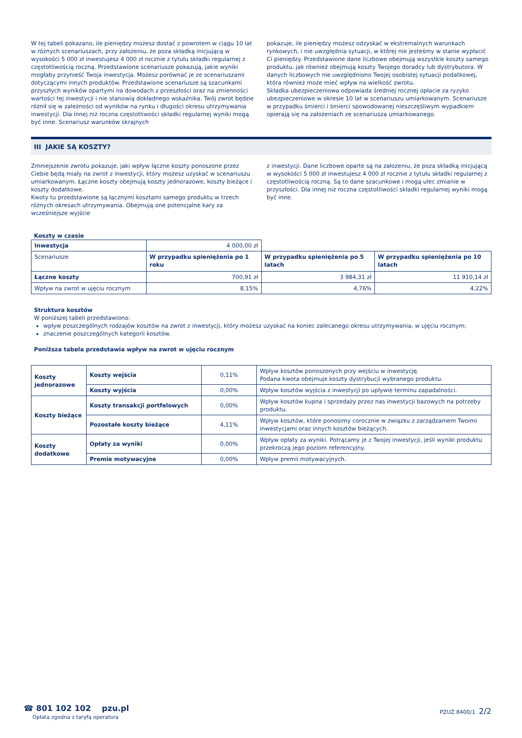W tej tabeli pokazano, ile pieniędzy możesz dostać z powrotem w ciągu 10 lat w różnych scenariuszach, przy założeniu, że poza składką inicjującą w wysokości 5 000 zł inwestujesz 4 000 zł rocznie z tytułu składki regularnej z częstotliwością roczną. Przedstawione scenariusze pokazują, jakie wyniki mogłaby przynieść Twoja inwestycja. Możesz porównać je ze scenariuszami dotyczącymi innych produktów. Przedstawione scenariusze są szacunkami przyszłych wyników opartymi na dowodach z przeszłości oraz na zmienności wartości tej inwestycji i nie stanowią dokładnego wskaźnika. Twój zwrot będzie różnił się w zależności od wyników na rynku i długości okresu utrzymywania inwestycji. Dla innej niż roczna częstotliwości składki regularnej wyniki mogą być inne. Scenariusz warunków skrajnych
pokazuje, ile pieniędzy możesz odzyskać w ekstremalnych warunkach rynkowych, i nie uwzględnia sytuacji, w której nie jesteśmy w stanie wypłacić Ci pieniędzy. Przedstawione dane liczbowe obejmują wszystkie koszty samego produktu, jak również obejmują koszty Twojego doradcy lub dystrybutora. W danych liczbowych nie uwzględniono Twojej osobistej sytuacji podatkowej, która również może mieć wpływ na wielkość zwrotu.
Składka ubezpieczeniowa odpowiada średniej rocznej opłacie za ryzyko ubezpieczeniowe w okresie 10 lat w scenariuszu umiarkowanym. Scenariusze w przypadku śmierci i śmierci spowodowanej nieszczęśliwym wypadkiem opierają się na założeniach ze scenariusza umiarkowanego.
III JAKIE SĄ KOSZTY?
Zmniejszenie zwrotu pokazuje, jaki wpływ łączne koszty ponoszone przez Ciebie będą miały na zwrot z inwestycji, który możesz uzyskać w scenariuszu umiarkowanym. Łączne koszty obejmują koszty jednorazowe, koszty bieżące i koszty dodatkowe.
Kwoty tu przedstawione są łącznymi kosztami samego produktu w trzech różnych okresach utrzymywania. Obejmują one potencjalne kary za wcześniejsze wyjście
z inwestycji. Dane liczbowe oparte są na założeniu, że poza składką inicjującą w wysokości 5 000 zł inwestujesz 4 000 zł rocznie z tytułu składki regularnej z częstotliwością roczną. Są to dane szacunkowe i mogą ulec zmianie w przyszłości. Dla innej niż roczna częstotliwości składki regularnej wyniki mogą być inne.
Koszty w czasie
| Inwestycja | 4 000,00 zł | | |
| Scenariusze | W przypadku spieniężenia po 1 roku | W przypadku spieniężenia po 5 latach | W przypadku spieniężenia po 10 latach |
| Łączne koszty | 700,91 zł | 3 984,31 zł | 11 910,14 zł |
| Wpływ na zwrot w ujęciu rocznym | 8,15% | 4,76% | 4,22% |
Struktura kosztów
W poniższej tabeli przedstawiono:
wpływ poszczególnych rodzajów kosztów na zwrot z inwestycji, który możesz uzyskać na koniec zalecanego okresu utrzymywania, w ujęciu rocznym;
znaczenie poszczególnych kategorii kosztów.
Poniższa tabela przedstawia wpływ na zwrot w ujęciu rocznym
| Koszty jednorazowe | Koszty wejścia | 0,11% | Wpływ kosztów ponoszonych przy wejściu w inwestycję. Podana kwota obejmuje koszty dystrybucji wybranego produktu. |
| | Koszty wyjścia | 0,00% | Wpływ kosztów wyjścia z inwestycji po upływie terminu zapadalności. |
| Koszty bieżące | Koszty transakcji portfelowych | 0,00% | Wpływ kosztów kupna i sprzedaży przez nas inwestycji bazowych na potrzeby produktu. |
| | Pozostałe koszty bieżące | 4,11% | Wpływ kosztów, które ponosimy corocznie w związku z zarządzaniem Twoimi inwestycjami oraz innych kosztów bieżących. |
| Koszty dodatkowe | Opłaty za wyniki | 0,00% | Wpływ opłaty za wyniki. Potrącamy je z Twojej inwestycji, jeśli wyniki produktu przekroczą jego poziom referencyjny. |
| | Premie motywacyjne | 0,00% | Wpływ premii motywacyjnych. |
☎ 801 102 102 pzu.pl
Opłata zgodna z taryfą operatora
PZUŻ 8400/1 2/2